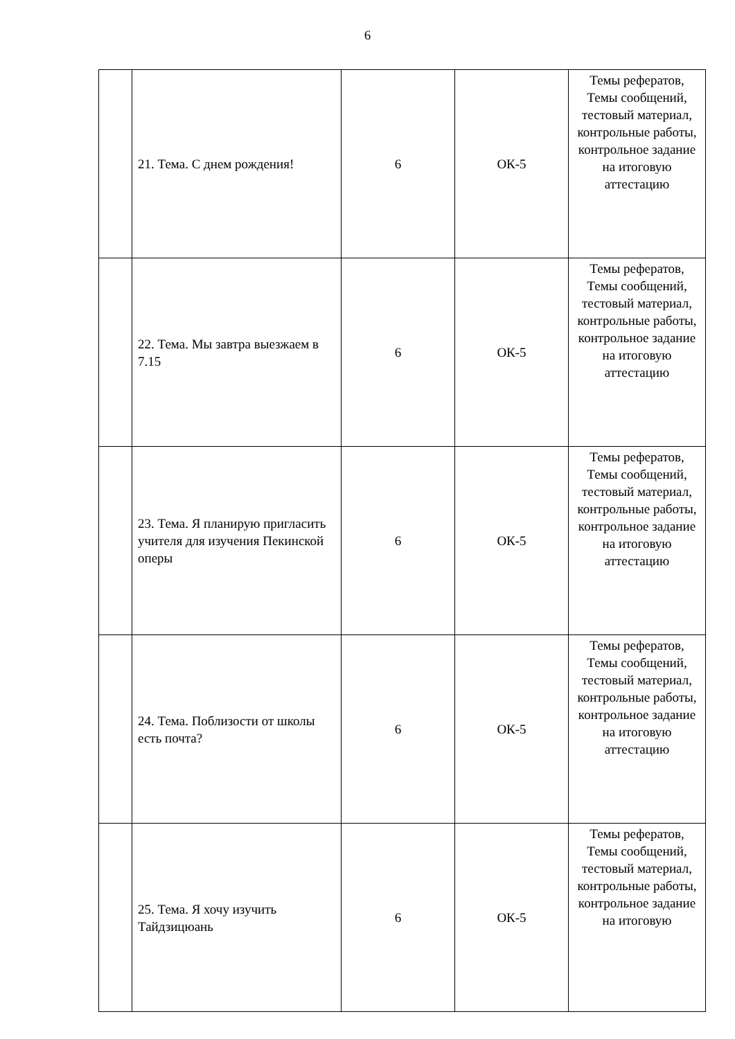6
| | 21. Тема. С днем рождения! | 6 | ОК-5 | Темы рефератов, Темы сообщений, тестовый материал, контрольные работы, контрольное задание на итоговую аттестацию |
| | 22. Тема. Мы завтра выезжаем в 7.15 | 6 | ОК-5 | Темы рефератов, Темы сообщений, тестовый материал, контрольные работы, контрольное задание на итоговую аттестацию |
| | 23. Тема. Я планирую пригласить учителя для изучения Пекинской оперы | 6 | ОК-5 | Темы рефератов, Темы сообщений, тестовый материал, контрольные работы, контрольное задание на итоговую аттестацию |
| | 24. Тема. Поблизости от школы есть почта? | 6 | ОК-5 | Темы рефератов, Темы сообщений, тестовый материал, контрольные работы, контрольное задание на итоговую аттестацию |
| | 25. Тема. Я хочу изучить Тайдзицюань | 6 | ОК-5 | Темы рефератов, Темы сообщений, тестовый материал, контрольные работы, контрольное задание на итоговую |